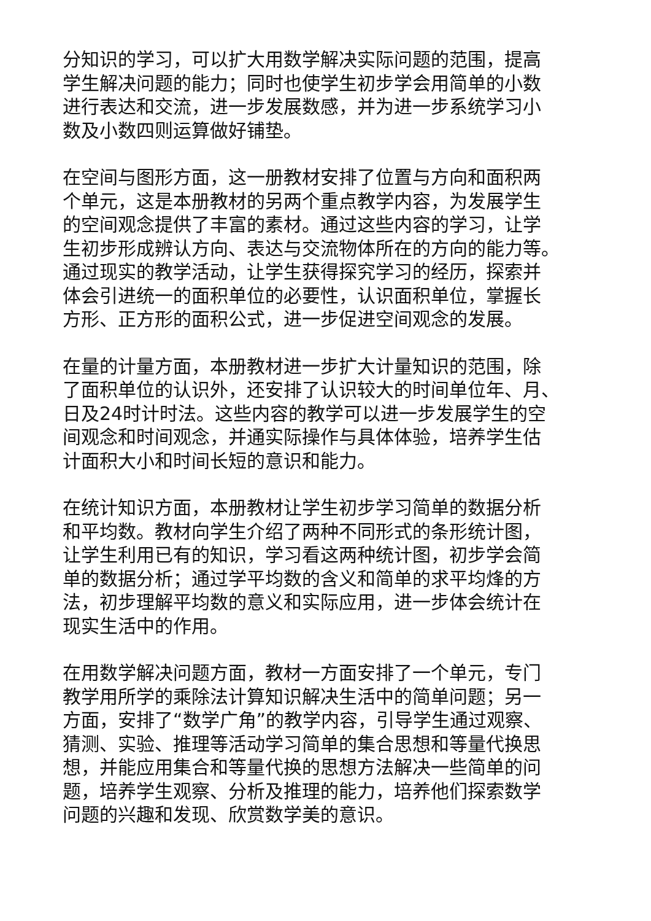分知识的学习，可以扩大用数学解决实际问题的范围，提高
学生解决问题的能力；同时也使学生初步学会用简单的小数
进行表达和交流，进一步发展数感，并为进一步系统学习小
数及小数四则运算做好铺垫。
在空间与图形方面，这一册教材安排了位置与方向和面积两
个单元，这是本册教材的另两个重点教学内容，为发展学生
的空间观念提供了丰富的素材。通过这些内容的学习，让学
生初步形成辨认方向、表达与交流物体所在的方向的能力等。
通过现实的教学活动，让学生获得探究学习的经历，探索并
体会引进统一的面积单位的必要性，认识面积单位，掌握长
方形、正方形的面积公式，进一步促进空间观念的发展。
在量的计量方面，本册教材进一步扩大计量知识的范围，除
了面积单位的认识外，还安排了认识较大的时间单位年、月、
日及24时计时法。这些内容的教学可以进一步发展学生的空
间观念和时间观念，并通实际操作与具体体验，培养学生估
计面积大小和时间长短的意识和能力。
在统计知识方面，本册教材让学生初步学习简单的数据分析
和平均数。教材向学生介绍了两种不同形式的条形统计图，
让学生利用已有的知识，学习看这两种统计图，初步学会简
单的数据分析；通过学平均数的含义和简单的求平均烽的方
法，初步理解平均数的意义和实际应用，进一步体会统计在
现实生活中的作用。
在用数学解决问题方面，教材一方面安排了一个单元，专门
教学用所学的乘除法计算知识解决生活中的简单问题；另一
方面，安排了“数学广角”的教学内容，引导学生通过观察、
猜测、实验、推理等活动学习简单的集合思想和等量代换思
想，并能应用集合和等量代换的思想方法解决一些简单的问
题，培养学生观察、分析及推理的能力，培养他们探索数学
问题的兴趣和发现、欣赏数学美的意识。